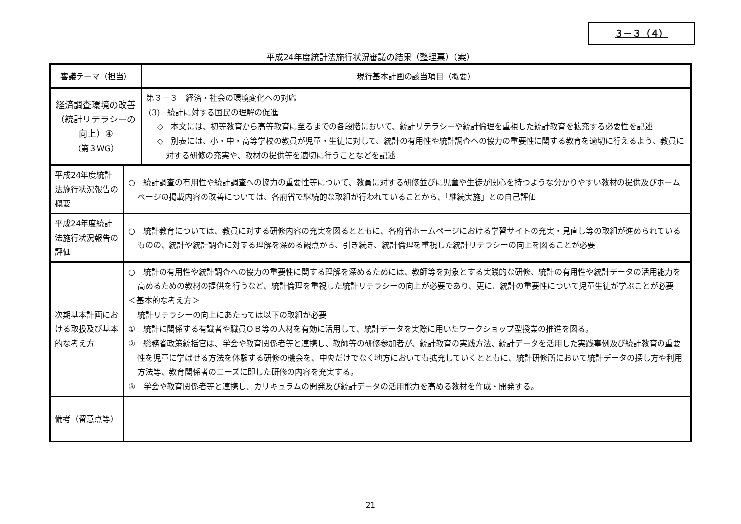３－３（４）
平成24年度統計法施行状況審議の結果（整理票）（案）
| 審議テーマ（担当） | | 現行基本計画の該当項目（概要） |
| --- | --- | --- |
| 経済調査環境の改善 （統計リテラシーの 向上）④ （第３WG） | | 第３－３ 経済・社会の環境変化への対応 (3) 統計に対する国民の理解の促進 ◇ 本文には、初等教育から高等教育に至るまでの各段階において、統計リテラシーや統計倫理を重視した統計教育を拡充する必要性を記述 ◇ 別表には、小・中・高等学校の教員が児童・生徒に対して、統計の有用性や統計調査への協力の重要性に関する教育を適切に行えるよう、教員に対する研修の充実や、教材の提供等を適切に行うことなどを記述 |
| 平成24年度統計法施行状況報告の概要 | ○ 統計調査の有用性や統計調査への協力の重要性等について、教員に対する研修並びに児童や生徒が関心を持つような分かりやすい教材の提供及びホームページの掲載内容の改善については、各府省で継続的な取組が行われていることから、「継続実施」との自己評価 | |
| 平成24年度統計法施行状況報告の評価 | ○ 統計教育については、教員に対する研修内容の充実を図るとともに、各府省ホームページにおける学習サイトの充実・見直し等の取組が進められているものの、統計や統計調査に対する理解を深める観点から、引き続き、統計倫理を重視した統計リテラシーの向上を図ることが必要 | |
| 次期基本計画における取扱及び基本的な考え方 | ○ 統計の有用性や統計調査への協力の重要性に関する理解を深めるためには、教師等を対象とする実践的な研修、統計の有用性や統計データの活用能力を高めるための教材の提供を行うなど、統計倫理を重視した統計リテラシーの向上が必要であり、更に、統計の重要性について児童生徒が学ぶことが必要 ＜基本的な考え方＞ 統計リテラシーの向上にあたっては以下の取組が必要 ① 統計に関係する有識者や職員ＯＢ等の人材を有効に活用して、統計データを実際に用いたワークショップ型授業の推進を図る。 ② 総務省政策統括官は、学会や教育関係者等と連携し、教師等の研修参加者が、統計教育の実践方法、統計データを活用した実践事例及び統計教育の重要性を児童に学ばせる方法を体験する研修の機会を、中央だけでなく地方においても拡充していくとともに、統計研修所において統計データの探し方や利用方法等、教育関係者のニーズに即した研修の内容を充実する。 ③ 学会や教育関係者等と連携し、カリキュラムの開発及び統計データの活用能力を高める教材を作成・開発する。 | |
| 備考（留意点等） | | |
21